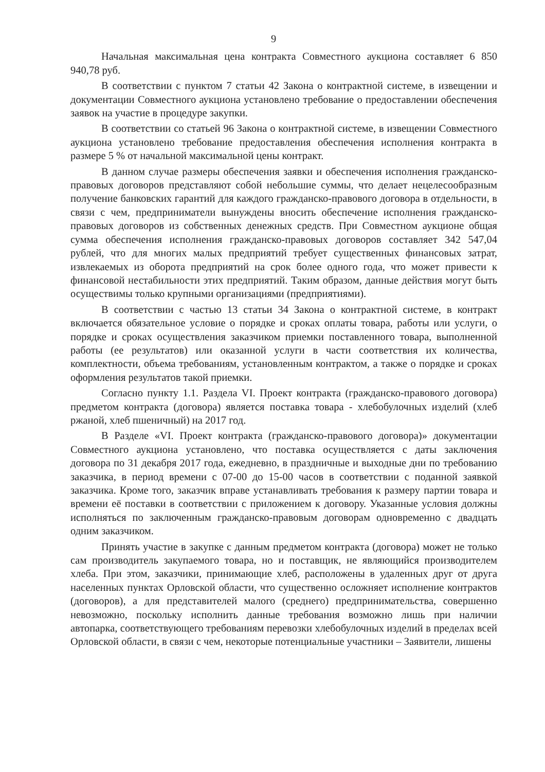9
Начальная максимальная цена контракта Совместного аукциона составляет 6 850 940,78 руб.
В соответствии с пунктом 7 статьи 42 Закона о контрактной системе, в извещении и документации Совместного аукциона установлено требование о предоставлении обеспечения заявок на участие в процедуре закупки.
В соответствии со статьей 96 Закона о контрактной системе, в извещении Совместного аукциона установлено требование предоставления обеспечения исполнения контракта в размере 5 % от начальной максимальной цены контракт.
В данном случае размеры обеспечения заявки и обеспечения исполнения гражданско-правовых договоров представляют собой небольшие суммы, что делает нецелесообразным получение банковских гарантий для каждого гражданско-правового договора в отдельности, в связи с чем, предприниматели вынуждены вносить обеспечение исполнения гражданско-правовых договоров из собственных денежных средств. При Совместном аукционе общая сумма обеспечения исполнения гражданско-правовых договоров составляет 342 547,04 рублей, что для многих малых предприятий требует существенных финансовых затрат, извлекаемых из оборота предприятий на срок более одного года, что может привести к финансовой нестабильности этих предприятий. Таким образом, данные действия могут быть осуществимы только крупными организациями (предприятиями).
В соответствии с частью 13 статьи 34 Закона о контрактной системе, в контракт включается обязательное условие о порядке и сроках оплаты товара, работы или услуги, о порядке и сроках осуществления заказчиком приемки поставленного товара, выполненной работы (ее результатов) или оказанной услуги в части соответствия их количества, комплектности, объема требованиям, установленным контрактом, а также о порядке и сроках оформления результатов такой приемки.
Согласно пункту 1.1. Раздела VI. Проект контракта (гражданско-правового договора) предметом контракта (договора) является поставка товара - хлебобулочных изделий (хлеб ржаной, хлеб пшеничный) на 2017 год.
В Разделе «VI. Проект контракта (гражданско-правового договора)» документации Совместного аукциона установлено, что поставка осуществляется с даты заключения договора по 31 декабря 2017 года, ежедневно, в праздничные и выходные дни по требованию заказчика, в период времени с 07-00 до 15-00 часов в соответствии с поданной заявкой заказчика. Кроме того, заказчик вправе устанавливать требования к размеру партии товара и времени её поставки в соответствии с приложением к договору. Указанные условия должны исполняться по заключенным гражданско-правовым договорам одновременно с двадцать одним заказчиком.
Принять участие в закупке с данным предметом контракта (договора) может не только сам производитель закупаемого товара, но и поставщик, не являющийся производителем хлеба. При этом, заказчики, принимающие хлеб, расположены в удаленных друг от друга населенных пунктах Орловской области, что существенно осложняет исполнение контрактов (договоров), а для представителей малого (среднего) предпринимательства, совершенно невозможно, поскольку исполнить данные требования возможно лишь при наличии автопарка, соответствующего требованиям перевозки хлебобулочных изделий в пределах всей Орловской области, в связи с чем, некоторые потенциальные участники – Заявители, лишены